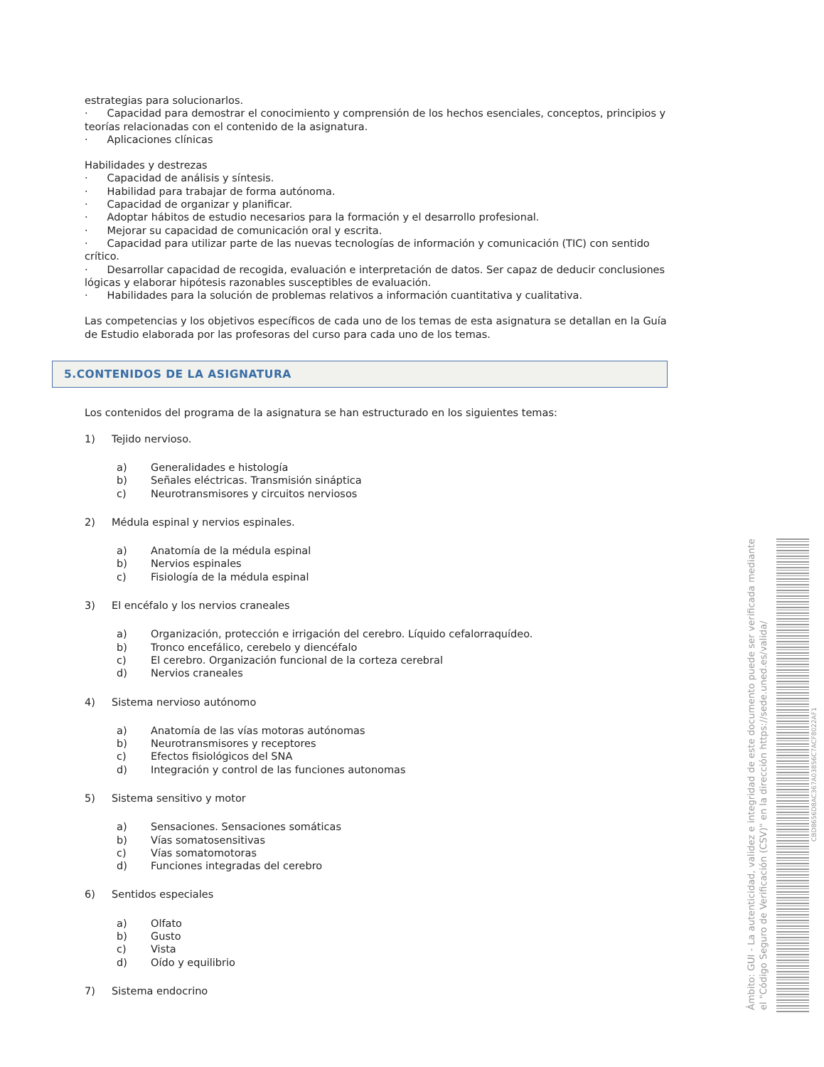estrategias para solucionarlos.
· Capacidad para demostrar el conocimiento y comprensión de los hechos esenciales, conceptos, principios y teorías relacionadas con el contenido de la asignatura.
· Aplicaciones clínicas
Habilidades y destrezas
· Capacidad de análisis y síntesis.
· Habilidad para trabajar de forma autónoma.
· Capacidad de organizar y planificar.
· Adoptar hábitos de estudio necesarios para la formación y el desarrollo profesional.
· Mejorar su capacidad de comunicación oral y escrita.
· Capacidad para utilizar parte de las nuevas tecnologías de información y comunicación (TIC) con sentido crítico.
· Desarrollar capacidad de recogida, evaluación e interpretación de datos. Ser capaz de deducir conclusiones lógicas y elaborar hipótesis razonables susceptibles de evaluación.
· Habilidades para la solución de problemas relativos a información cuantitativa y cualitativa.
Las competencias y los objetivos específicos de cada uno de los temas de esta asignatura se detallan en la Guía de Estudio elaborada por las profesoras del curso para cada uno de los temas.
5.CONTENIDOS DE LA ASIGNATURA
Los contenidos del programa de la asignatura se han estructurado en los siguientes temas:
1) Tejido nervioso.
a) Generalidades e histología
b) Señales eléctricas. Transmisión sináptica
c) Neurotransmisores y circuitos nerviosos
2) Médula espinal y nervios espinales.
a) Anatomía de la médula espinal
b) Nervios espinales
c) Fisiología de la médula espinal
3) El encéfalo y los nervios craneales
a) Organización, protección e irrigación del cerebro. Líquido cefalorraquídeo.
b) Tronco encefálico, cerebelo y diencéfalo
c) El cerebro. Organización funcional de la corteza cerebral
d) Nervios craneales
4) Sistema nervioso autónomo
a) Anatomía de las vías motoras autónomas
b) Neurotransmisores y receptores
c) Efectos fisiológicos del SNA
d) Integración y control de las funciones autonomas
5) Sistema sensitivo y motor
a) Sensaciones. Sensaciones somáticas
b) Vías somatosensitivas
c) Vías somatomotoras
d) Funciones integradas del cerebro
6) Sentidos especiales
a) Olfato
b) Gusto
c) Vista
d) Oído y equilibrio
7) Sistema endocrino
Ámbito: GUI - La autenticidad, validez e integridad de este documento puede ser verificada mediante
el "Código Seguro de Verificación (CSV)" en la dirección https://sede.uned.es/valida/
CBD8656D8AC367A03856C7ACF8022AF1